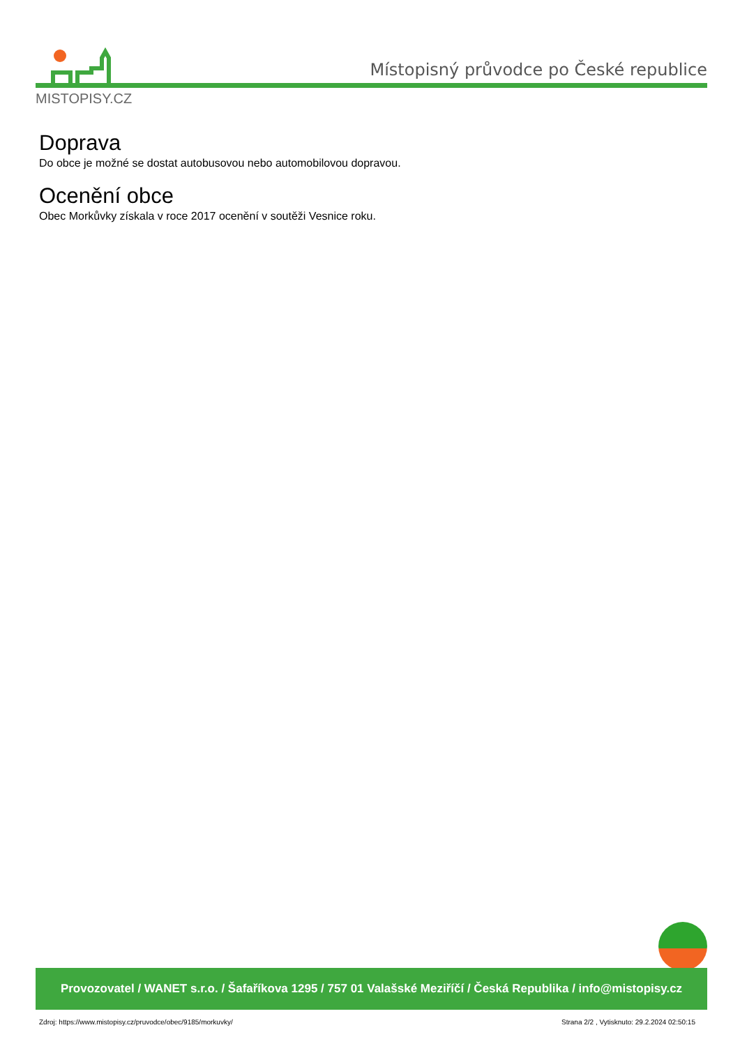MISTOPISY.CZ
Místopisný průvodce po České republice
Doprava
Do obce je možné se dostat autobusovou nebo automobilovou dopravou.
Ocenění obce
Obec Morkůvky získala v roce 2017 ocenění v soutěži Vesnice roku.
Provozovatel / WANET s.r.o. / Šafaříkova 1295 / 757 01 Valašské Meziříčí / Česká Republika / info@mistopisy.cz
Zdroj: https://www.mistopisy.cz/pruvodce/obec/9185/morkuvky/
Strana 2/2 , Vytisknuto: 29.2.2024 02:50:15